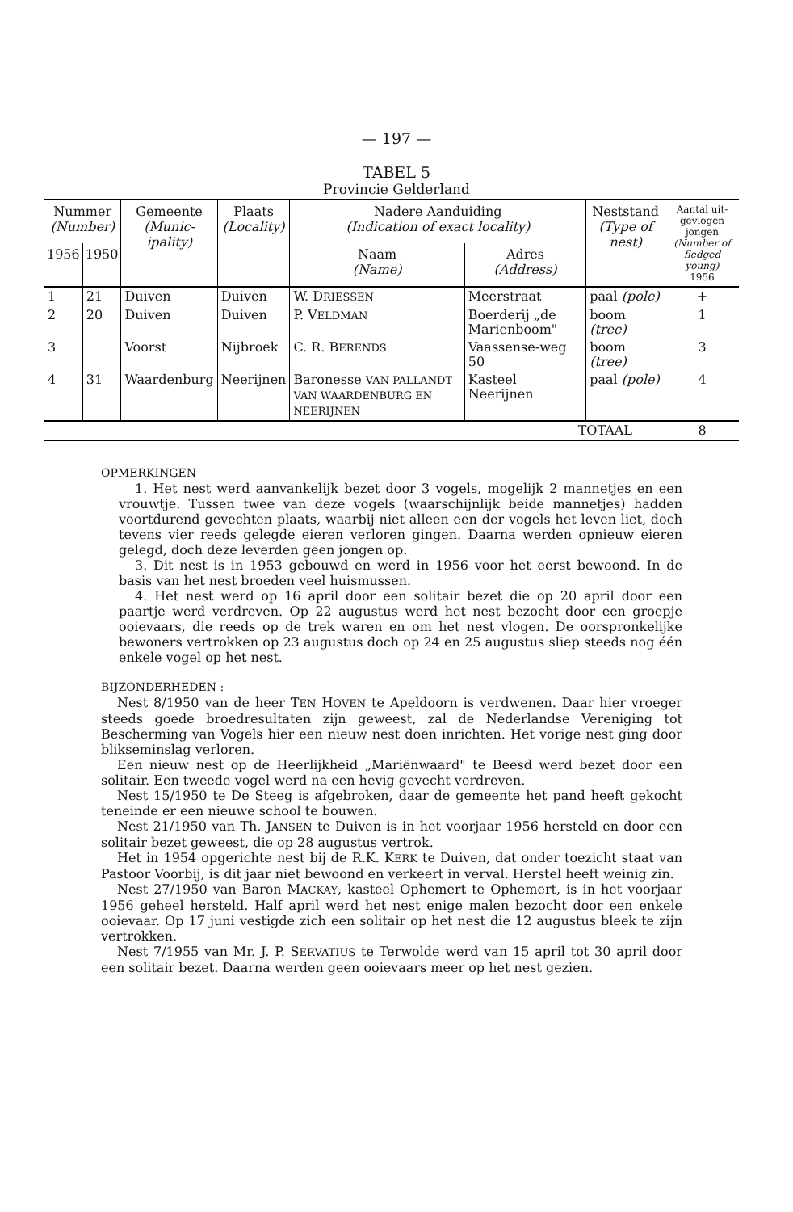— 197 —
TABEL 5
Provincie Gelderland
| Nummer (Number) | | Gemeente (Munic- ipality) | Plaats (Locality) | Nadere Aanduiding (Indication of exact locality) | | Neststand (Type of nest) | Aantal uit-gevlogen jongen (Number of fledged young) 1956 |
| --- | --- | --- | --- | --- | --- | --- | --- |
| 1956 | 1950 | | | Naam (Name) | Adres (Address) | | |
| 1 | 21 | Duiven | Duiven | W. D RIESSEN | Meerstraat | paal (pole) | + |
| 2 | 20 | Duiven | Duiven | P. V ELDMAN | Boerderij „de Marienboom" | boom (tree) | 1 |
| 3 | | Voorst | Nijbroek | C. R. B ERENDS | Vaassense-weg 50 | boom (tree) | 3 |
| 4 | 31 | Waardenburg | Neerijnen | Baronesse VAN PALLANDT VAN WAARDENBURG EN NEERIJNEN | Kasteel Neerijnen | paal (pole) | 4 |
| TOTAAL | | | | | | | 8 |
OPMERKINGEN
1. Het nest werd aanvankelijk bezet door 3 vogels, mogelijk 2 mannetjes en een vrouwtje. Tussen twee van deze vogels (waarschijnlijk beide mannetjes) hadden voortdurend gevechten plaats, waarbij niet alleen een der vogels het leven liet, doch tevens vier reeds gelegde eieren verloren gingen. Daarna werden opnieuw eieren gelegd, doch deze leverden geen jongen op.
3. Dit nest is in 1953 gebouwd en werd in 1956 voor het eerst bewoond. In de basis van het nest broeden veel huismussen.
4. Het nest werd op 16 april door een solitair bezet die op 20 april door een paartje werd verdreven. Op 22 augustus werd het nest bezocht door een groepje ooievaars, die reeds op de trek waren en om het nest vlogen. De oorspronkelijke bewoners vertrokken op 23 augustus doch op 24 en 25 augustus sliep steeds nog één enkele vogel op het nest.
BIJZONDERHEDEN :
Nest 8/1950 van de heer TEN HOVEN te Apeldoorn is verdwenen. Daar hier vroeger steeds goede broedresultaten zijn geweest, zal de Nederlandse Vereniging tot Bescherming van Vogels hier een nieuw nest doen inrichten. Het vorige nest ging door bliksem­inslag verloren.
Een nieuw nest op de Heerlijkheid „Mariënwaard" te Beesd werd bezet door een solitair. Een tweede vogel werd na een hevig gevecht verdreven.
Nest 15/1950 te De Steeg is afgebroken, daar de gemeente het pand heeft gekocht teneinde er een nieuwe school te bouwen.
Nest 21/1950 van Th. JANSEN te Duiven is in het voorjaar 1956 hersteld en door een solitair bezet geweest, die op 28 augustus vertrok.
Het in 1954 opgerichte nest bij de R.K. KERK te Duiven, dat onder toezicht staat van Pastoor Voorbij, is dit jaar niet bewoond en verkeert in verval. Herstel heeft weinig zin.
Nest 27/1950 van Baron MACKAY, kasteel Ophemert te Ophemert, is in het voorjaar 1956 geheel hersteld. Half april werd het nest enige malen bezocht door een enkele ooievaar. Op 17 juni vestigde zich een solitair op het nest die 12 augustus bleek te zijn vertrokken.
Nest 7/1955 van Mr. J. P. SERVATIUS te Terwolde werd van 15 april tot 30 april door een solitair bezet. Daarna werden geen ooievaars meer op het nest gezien.